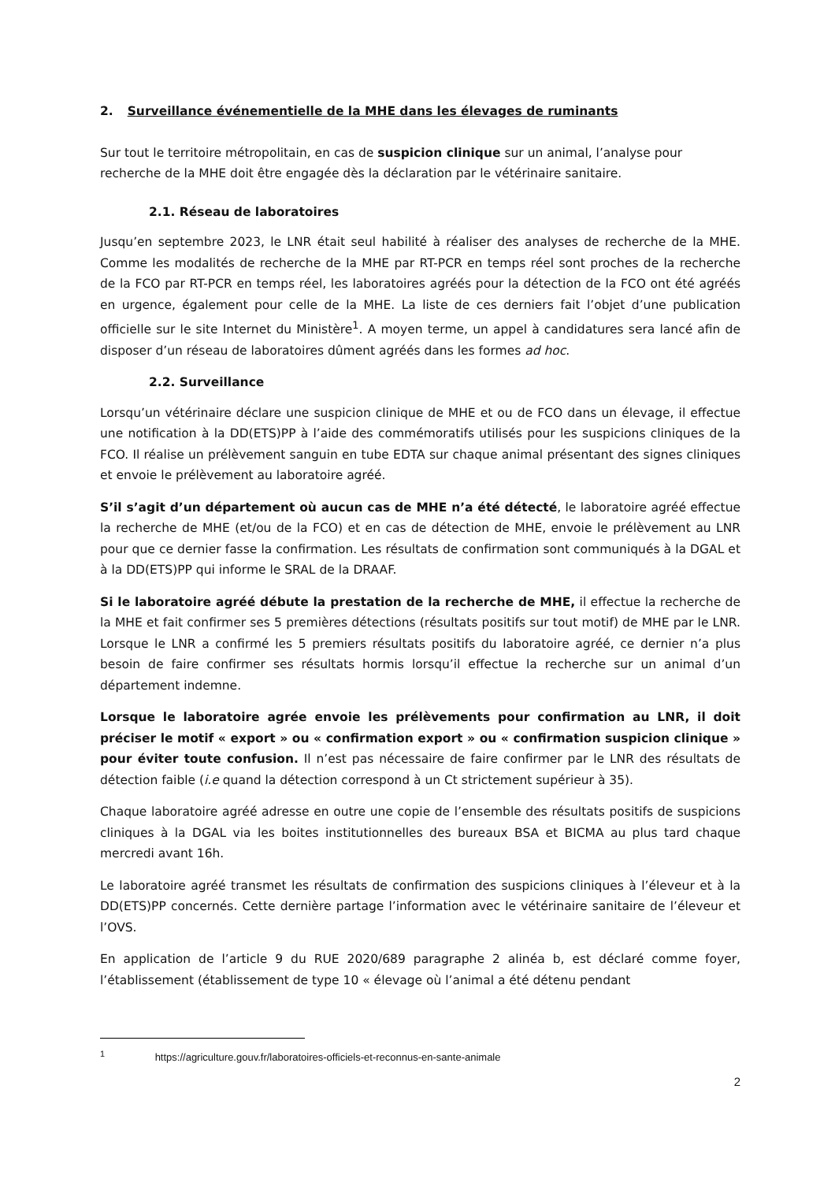2. Surveillance événementielle de la MHE dans les élevages de ruminants
Sur tout le territoire métropolitain, en cas de suspicion clinique sur un animal, l’analyse pour recherche de la MHE doit être engagée dès la déclaration par le vétérinaire sanitaire.
2.1. Réseau de laboratoires
Jusqu’en septembre 2023, le LNR était seul habilité à réaliser des analyses de recherche de la MHE. Comme les modalités de recherche de la MHE par RT-PCR en temps réel sont proches de la recherche de la FCO par RT-PCR en temps réel, les laboratoires agréés pour la détection de la FCO ont été agréés en urgence, également pour celle de la MHE. La liste de ces derniers fait l’objet d’une publication officielle sur le site Internet du Ministère<sup>1</sup>. A moyen terme, un appel à candidatures sera lancé afin de disposer d’un réseau de laboratoires dûment agréés dans les formes ad hoc.
2.2. Surveillance
Lorsqu’un vétérinaire déclare une suspicion clinique de MHE et ou de FCO dans un élevage, il effectue une notification à la DD(ETS)PP à l’aide des commémoratifs utilisés pour les suspicions cliniques de la FCO. Il réalise un prélèvement sanguin en tube EDTA sur chaque animal présentant des signes cliniques et envoie le prélèvement au laboratoire agréé.
S’il s’agit d’un département où aucun cas de MHE n’a été détecté, le laboratoire agréé effectue la recherche de MHE (et/ou de la FCO) et en cas de détection de MHE, envoie le prélèvement au LNR pour que ce dernier fasse la confirmation. Les résultats de confirmation sont communiqués à la DGAL et à la DD(ETS)PP qui informe le SRAL de la DRAAF.
Si le laboratoire agréé débute la prestation de la recherche de MHE, il effectue la recherche de la MHE et fait confirmer ses 5 premières détections (résultats positifs sur tout motif) de MHE par le LNR. Lorsque le LNR a confirmé les 5 premiers résultats positifs du laboratoire agréé, ce dernier n’a plus besoin de faire confirmer ses résultats hormis lorsqu’il effectue la recherche sur un animal d’un département indemne.
Lorsque le laboratoire agrée envoie les prélèvements pour confirmation au LNR, il doit préciser le motif « export » ou « confirmation export » ou « confirmation suspicion clinique » pour éviter toute confusion. Il n’est pas nécessaire de faire confirmer par le LNR des résultats de détection faible (i.e quand la détection correspond à un Ct strictement supérieur à 35).
Chaque laboratoire agréé adresse en outre une copie de l’ensemble des résultats positifs de suspicions cliniques à la DGAL via les boites institutionnelles des bureaux BSA et BICMA au plus tard chaque mercredi avant 16h.
Le laboratoire agréé transmet les résultats de confirmation des suspicions cliniques à l’éleveur et à la DD(ETS)PP concernés. Cette dernière partage l’information avec le vétérinaire sanitaire de l’éleveur et l’OVS.
En application de l’article 9 du RUE 2020/689 paragraphe 2 alinéa b, est déclaré comme foyer, l’établissement (établissement de type 10 « élevage où l’animal a été détenu pendant
<sup>1</sup> https://agriculture.gouv.fr/laboratoires-officiels-et-reconnus-en-sante-animale
2